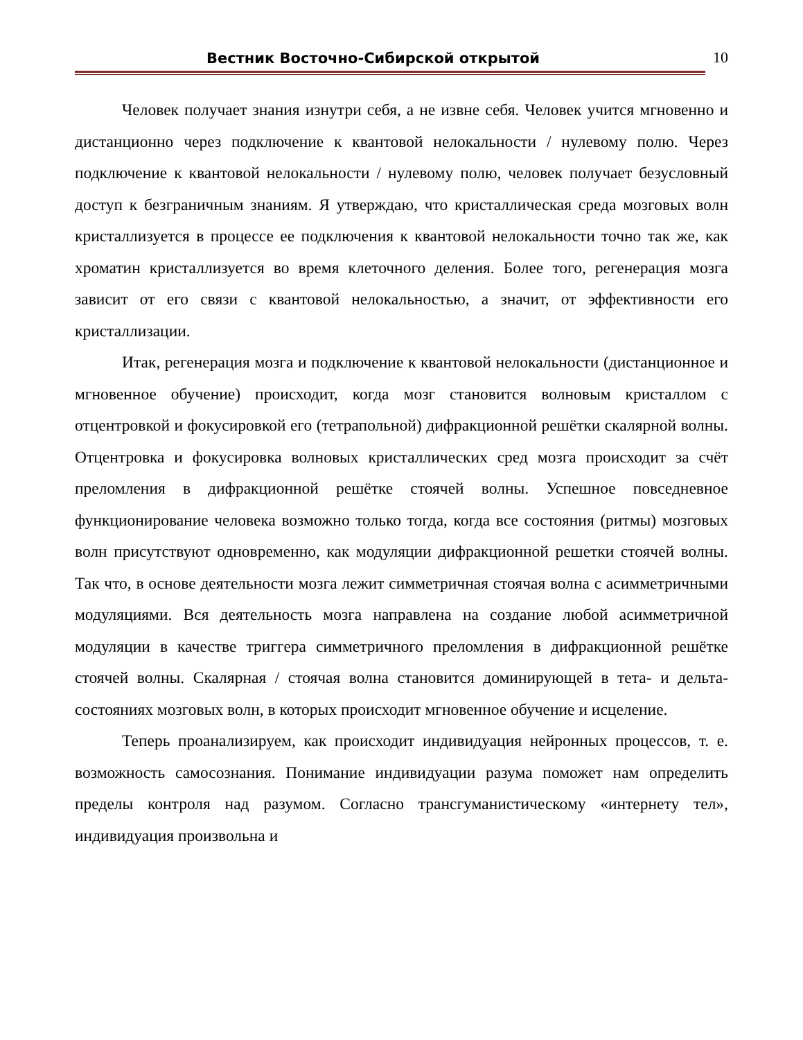Вестник Восточно-Сибирской открытой
10
Человек получает знания изнутри себя, а не извне себя. Человек учится мгновенно и дистанционно через подключение к квантовой нелокальности / нулевому полю. Через подключение к квантовой нелокальности / нулевому полю, человек получает безусловный доступ к безграничным знаниям. Я утверждаю, что кристаллическая среда мозговых волн кристаллизуется в процессе ее подключения к квантовой нелокальности точно так же, как хроматин кристаллизуется во время клеточного деления. Более того, регенерация мозга зависит от его связи с квантовой нелокальностью, а значит, от эффективности его кристаллизации.
Итак, регенерация мозга и подключение к квантовой нелокальности (дистанционное и мгновенное обучение) происходит, когда мозг становится волновым кристаллом с отцентровкой и фокусировкой его (тетрапольной) дифракционной решётки скалярной волны. Отцентровка и фокусировка волновых кристаллических сред мозга происходит за счёт преломления в дифракционной решётке стоячей волны. Успешное повседневное функционирование человека возможно только тогда, когда все состояния (ритмы) мозговых волн присутствуют одновременно, как модуляции дифракционной решетки стоячей волны. Так что, в основе деятельности мозга лежит симметричная стоячая волна с асимметричными модуляциями. Вся деятельность мозга направлена на создание любой асимметричной модуляции в качестве триггера симметричного преломления в дифракционной решётке стоячей волны. Скалярная / стоячая волна становится доминирующей в тета- и дельта-состояниях мозговых волн, в которых происходит мгновенное обучение и исцеление.
Теперь проанализируем, как происходит индивидуация нейронных процессов, т. е. возможность самосознания. Понимание индивидуации разума поможет нам определить пределы контроля над разумом. Согласно трансгуманистическому «интернету тел», индивидуация произвольна и